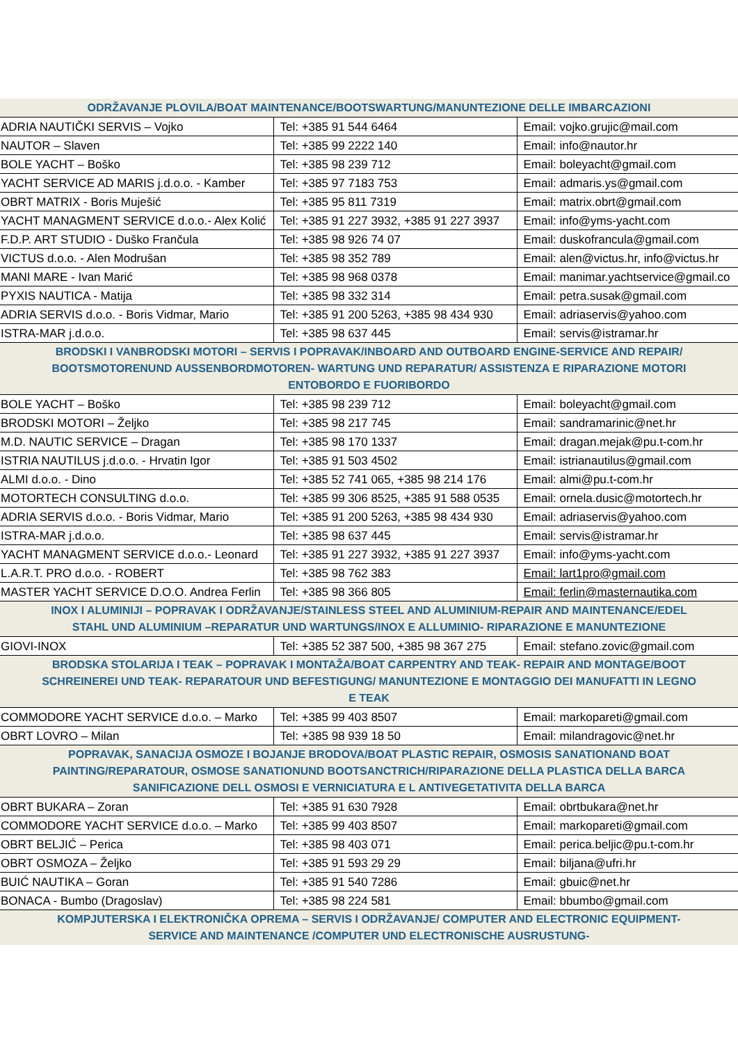| ODRŽAVANJE PLOVILA/BOAT MAINTENANCE/BOOTSWARTUNG/MANUNTEZIONE DELLE IMBARCAZIONI | | |
| --- | --- | --- |
| ADRIA NAUTIČKI SERVIS – Vojko | Tel: +385 91 544 6464 | Email: vojko.grujic@mail.com |
| NAUTOR – Slaven | Tel: +385 99 2222 140 | Email: info@nautor.hr |
| BOLE YACHT – Boško | Tel: +385 98 239 712 | Email: boleyacht@gmail.com |
| YACHT SERVICE AD MARIS j.d.o.o. - Kamber | Tel: +385 97 7183 753 | Email: admaris.ys@gmail.com |
| OBRT MATRIX - Boris Muješić | Tel: +385 95 811 7319 | Email: matrix.obrt@gmail.com |
| YACHT MANAGMENT SERVICE d.o.o.- Alex Kolić | Tel: +385 91 227 3932, +385 91 227 3937 | Email: info@yms-yacht.com |
| F.D.P. ART STUDIO - Duško Frančula | Tel: +385 98 926 74 07 | Email: duskofrancula@gmail.com |
| VICTUS d.o.o. - Alen Modrušan | Tel: +385 98 352 789 | Email: alen@victus.hr, info@victus.hr |
| MANI MARE - Ivan Marić | Tel: +385 98 968 0378 | Email: manimar.yachtservice@gmail.co |
| PYXIS NAUTICA - Matija | Tel: +385 98 332 314 | Email: petra.susak@gmail.com |
| ADRIA SERVIS d.o.o. - Boris Vidmar, Mario | Tel: +385 91 200 5263, +385 98 434 930 | Email: adriaservis@yahoo.com |
| ISTRA-MAR j.d.o.o. | Tel: +385 98 637 445 | Email: servis@istramar.hr |
| BRODSKI I VANBRODSKI MOTORI – SERVIS I POPRAVAK/INBOARD AND OUTBOARD ENGINE-SERVICE AND REPAIR/ BOOTSMOTORENUND AUSSENBORDMOTOREN- WARTUNG UND REPARATUR/ ASSISTENZA E RIPARAZIONE MOTORI ENTOBORDO E FUORIBORDO | | |
| BOLE YACHT – Boško | Tel: +385 98 239 712 | Email: boleyacht@gmail.com |
| BRODSKI MOTORI – Željko | Tel: +385 98 217 745 | Email: sandramarinic@net.hr |
| M.D. NAUTIC SERVICE – Dragan | Tel: +385 98 170 1337 | Email: dragan.mejak@pu.t-com.hr |
| ISTRIA NAUTILUS j.d.o.o. - Hrvatin Igor | Tel: +385 91 503 4502 | Email: istrianautilus@gmail.com |
| ALMI d.o.o. - Dino | Tel: +385 52 741 065, +385 98 214 176 | Email: almi@pu.t-com.hr |
| MOTORTECH CONSULTING d.o.o. | Tel: +385 99 306 8525, +385 91 588 0535 | Email: ornela.dusic@motortech.hr |
| ADRIA SERVIS d.o.o. - Boris Vidmar, Mario | Tel: +385 91 200 5263, +385 98 434 930 | Email: adriaservis@yahoo.com |
| ISTRA-MAR j.d.o.o. | Tel: +385 98 637 445 | Email: servis@istramar.hr |
| YACHT MANAGMENT SERVICE d.o.o.- Leonard | Tel: +385 91 227 3932, +385 91 227 3937 | Email: info@yms-yacht.com |
| L.A.R.T. PRO d.o.o. - ROBERT | Tel: +385 98 762 383 | Email: lart1pro@gmail.com |
| MASTER YACHT SERVICE D.O.O. Andrea Ferlin | Tel: +385 98 366 805 | Email: ferlin@masternautika.com |
| INOX I ALUMINIJI – POPRAVAK I ODRŽAVANJE/STAINLESS STEEL AND ALUMINIUM-REPAIR AND MAINTENANCE/EDEL STAHL UND ALUMINIUM –REPARATUR UND WARTUNGS/INOX E ALLUMINIO- RIPARAZIONE E MANUNTEZIONE | | |
| GIOVI-INOX | Tel: +385 52 387 500, +385 98 367 275 | Email: stefano.zovic@gmail.com |
| BRODSKA STOLARIJA I TEAK – POPRAVAK I MONTAŽA/BOAT CARPENTRY AND TEAK- REPAIR AND MONTAGE/BOOT SCHREINEREI UND TEAK- REPARATOUR UND BEFESTIGUNG/ MANUNTEZIONE E MONTAGGIO DEI MANUFATTI IN LEGNO E TEAK | | |
| COMMODORE YACHT SERVICE d.o.o. – Marko | Tel: +385 99 403 8507 | Email: markopareti@gmail.com |
| OBRT LOVRO – Milan | Tel: +385 98 939 18 50 | Email: milandragovic@net.hr |
| POPRAVAK, SANACIJA OSMOZE I BOJANJE BRODOVA/BOAT PLASTIC REPAIR, OSMOSIS SANATIONAND BOAT PAINTING/REPARATOUR, OSMOSE SANATIONUND BOOTSANCTRICH/RIPARAZIONE DELLA PLASTICA DELLA BARCA SANIFICAZIONE DELL OSMOSI E VERNICIATURA E L ANTIVEGETATIVITA DELLA BARCA | | |
| OBRT BUKARA – Zoran | Tel: +385 91 630 7928 | Email: obrtbukara@net.hr |
| COMMODORE YACHT SERVICE d.o.o. – Marko | Tel: +385 99 403 8507 | Email: markopareti@gmail.com |
| OBRT BELJIĆ – Perica | Tel: +385 98 403 071 | Email: perica.beljic@pu.t-com.hr |
| OBRT OSMOZA – Željko | Tel: +385 91 593 29 29 | Email: biljana@ufri.hr |
| BUIĆ NAUTIKA – Goran | Tel: +385 91 540 7286 | Email: gbuic@net.hr |
| BONACA - Bumbo (Dragoslav) | Tel: +385 98 224 581 | Email: bbumbo@gmail.com |
| KOMPJUTERSKA I ELEKTRONIČKA OPREMA – SERVIS I ODRŽAVANJE/ COMPUTER AND ELECTRONIC EQUIPMENT-SERVICE AND MAINTENANCE /COMPUTER UND ELECTRONISCHE AUSRUSTUNG- | | |